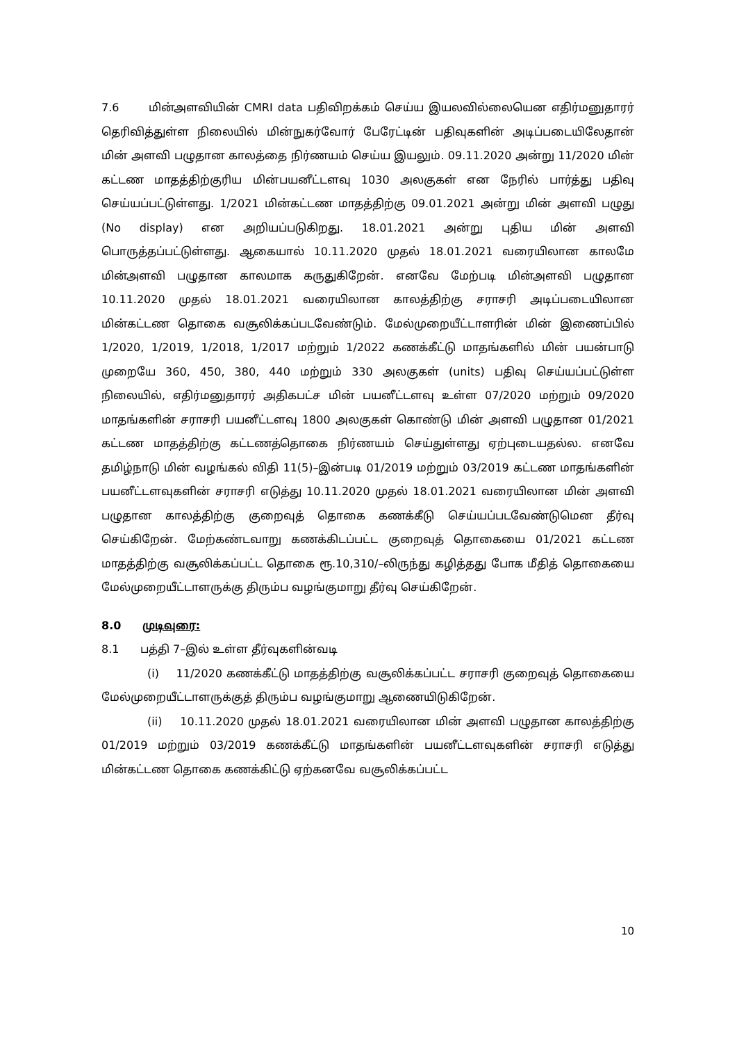7.6 மின்அளவியின் CMRI data பதிவிறக்கம் செய்ய இயலவில்லையென எதிர்மனுதாரர் தெரிவித்துள்ள நிலையில் மின்நுகர்வோர் பேரேட்டின் பதிவுகளின் அடிப்படையிலேதான் மின் அளவி பழுதான காலத்தை நிர்ணயம் செய்ய இயலும். 09.11.2020 அன்று 11/2020 மின் கட்டண மாதத்திற்குரிய மின்பயனீட்டளவு 1030 அலகுகள் என நேரில் பார்த்து பதிவு செய்யப்பட்டுள்ளது. 1/2021 மின்கட்டண மாதத்திற்கு 09.01.2021 அன்று மின் அளவி பழுது (No display) என அறியப்படுகிறது. 18.01.2021 அன்று புதிய மின் அளவி பொருத்தப்பட்டுள்ளது. ஆகையால் 10.11.2020 முதல் 18.01.2021 வரையிலான காலமே மின்அளவி பழுதான காலமாக கருதுகிறேன். எனவே மேற்படி மின்அளவி பழுதான 10.11.2020 முதல் 18.01.2021 வரையிலான காலத்திற்கு சராசரி அடிப்படையிலான மின்கட்டண தொகை வசூலிக்கப்படவேண்டும். மேல்முறையீட்டாளரின் மின் இணைப்பில் 1/2020, 1/2019, 1/2018, 1/2017 மற்றும் 1/2022 கணக்கீட்டு மாதங்களில் மின் பயன்பாடு முறையே 360, 450, 380, 440 மற்றும் 330 அலகுகள் (units) பதிவு செய்யப்பட்டுள்ள நிலையில், எதிர்மனுதாரர் அதிகபட்ச மின் பயனீட்டளவு உள்ள 07/2020 மற்றும் 09/2020 மாதங்களின் சராசரி பயனீட்டளவு 1800 அலகுகள் கொண்டு மின் அளவி பழுதான 01/2021 கட்டண மாதத்திற்கு கட்டணத்தொகை நிர்ணயம் செய்துள்ளது ஏற்புடையதல்ல. எனவே தமிழ்நாடு மின் வழங்கல் விதி 11(5)–இன்படி 01/2019 மற்றும் 03/2019 கட்டண மாதங்களின் பயனீட்டளவுகளின் சராசரி எடுத்து 10.11.2020 முதல் 18.01.2021 வரையிலான மின் அளவி பழுதான காலத்திற்கு குறைவுத் தொகை கணக்கீடு செய்யப்படவேண்டுமென தீர்வு செய்கிறேன். மேற்கண்டவாறு கணக்கிடப்பட்ட குறைவுத் தொகையை 01/2021 கட்டண மாதத்திற்கு வசூலிக்கப்பட்ட தொகை ரூ.10,310/–லிருந்து கழித்தது போக மீதித் தொகையை மேல்முறையீட்டாளருக்கு திரும்ப வழங்குமாறு தீர்வு செய்கிறேன்.
8.0 முடிவுரை:
8.1 பத்தி 7–இல் உள்ள தீர்வுகளின்வடி
(i) 11/2020 கணக்கீட்டு மாதத்திற்கு வசூலிக்கப்பட்ட சராசரி குறைவுத் தொகையை மேல்முறையீட்டாளருக்குத் திரும்ப வழங்குமாறு ஆணையிடுகிறேன்.
(ii) 10.11.2020 முதல் 18.01.2021 வரையிலான மின் அளவி பழுதான காலத்திற்கு 01/2019 மற்றும் 03/2019 கணக்கீட்டு மாதங்களின் பயனீட்டளவுகளின் சராசரி எடுத்து மின்கட்டண தொகை கணக்கிட்டு ஏற்கனவே வசூலிக்கப்பட்ட
10